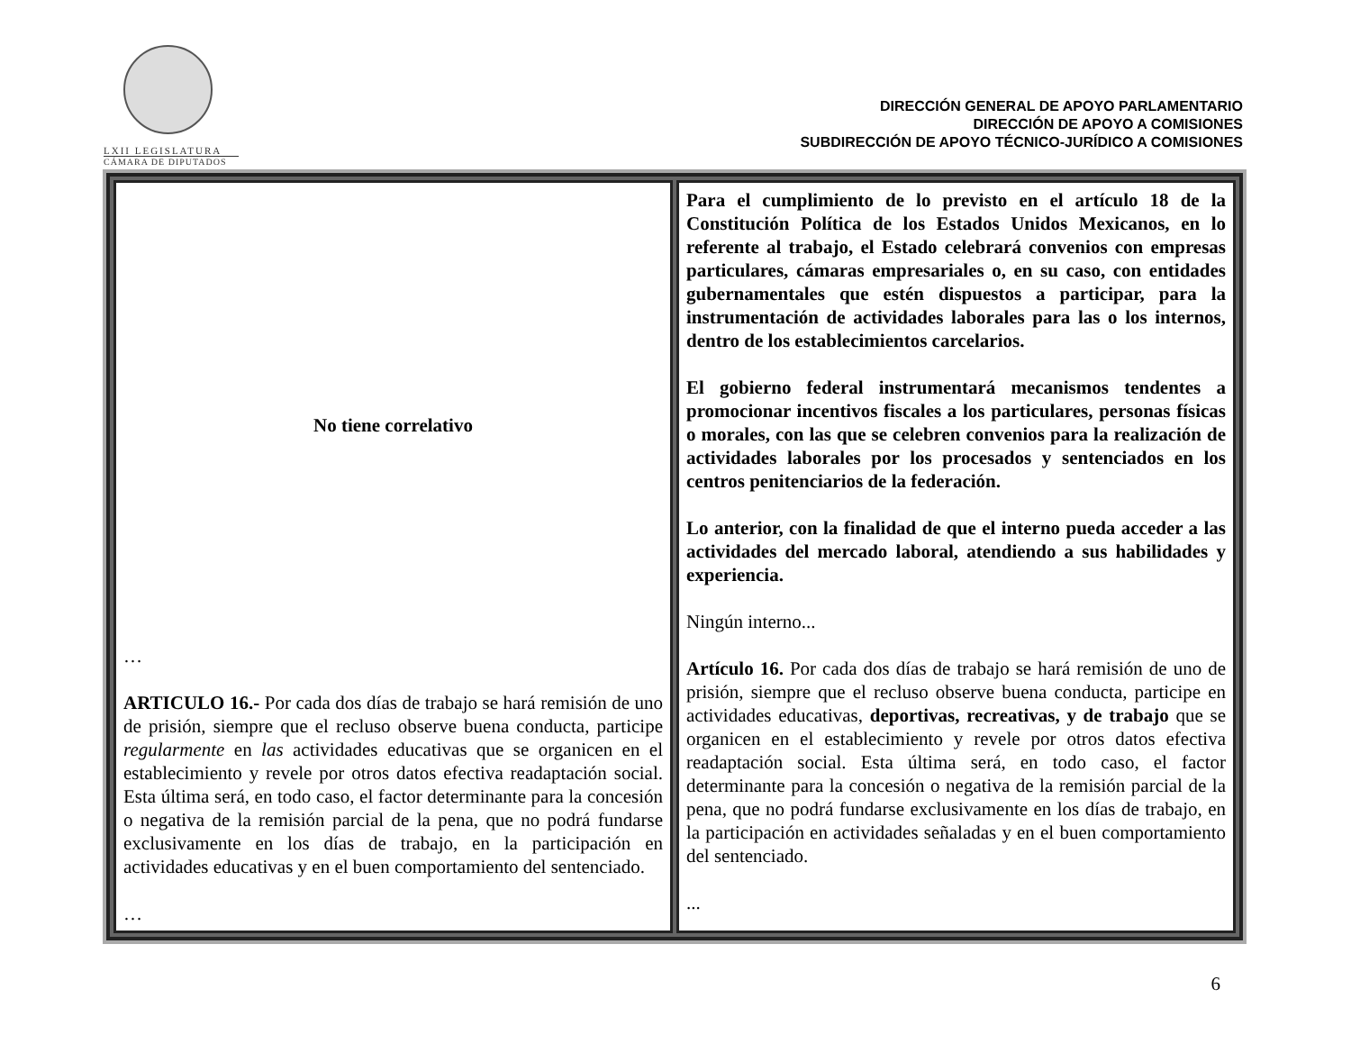LXII LEGISLATURA
CÁMARA DE DIPUTADOS
DIRECCIÓN GENERAL DE APOYO PARLAMENTARIO
DIRECCIÓN DE APOYO A COMISIONES
SUBDIRECCIÓN DE APOYO TÉCNICO-JURÍDICO A COMISIONES
| No tiene correlativo … ARTICULO 16.- Por cada dos días de trabajo se hará remisión de uno de prisión, siempre que el recluso observe buena conducta, participe regularmente en las actividades educativas que se organicen en el establecimiento y revele por otros datos efectiva readaptación social. Esta última será, en todo caso, el factor determinante para la concesión o negativa de la remisión parcial de la pena, que no podrá fundarse exclusivamente en los días de trabajo, en la participación en actividades educativas y en el buen comportamiento del sentenciado. … | Para el cumplimiento de lo previsto en el artículo 18 de la Constitución Política de los Estados Unidos Mexicanos, en lo referente al trabajo, el Estado celebrará convenios con empresas particulares, cámaras empresariales o, en su caso, con entidades gubernamentales que estén dispuestos a participar, para la instrumentación de actividades laborales para las o los internos, dentro de los establecimientos carcelarios. El gobierno federal instrumentará mecanismos tendentes a promocionar incentivos fiscales a los particulares, personas físicas o morales, con las que se celebren convenios para la realización de actividades laborales por los procesados y sentenciados en los centros penitenciarios de la federación. Lo anterior, con la finalidad de que el interno pueda acceder a las actividades del mercado laboral, atendiendo a sus habilidades y experiencia. Ningún interno... Artículo 16. Por cada dos días de trabajo se hará remisión de uno de prisión, siempre que el recluso observe buena conducta, participe en actividades educativas, deportivas, recreativas, y de trabajo que se organicen en el establecimiento y revele por otros datos efectiva readaptación social. Esta última será, en todo caso, el factor determinante para la concesión o negativa de la remisión parcial de la pena, que no podrá fundarse exclusivamente en los días de trabajo, en la participación en actividades señaladas y en el buen comportamiento del sentenciado. ... |
6